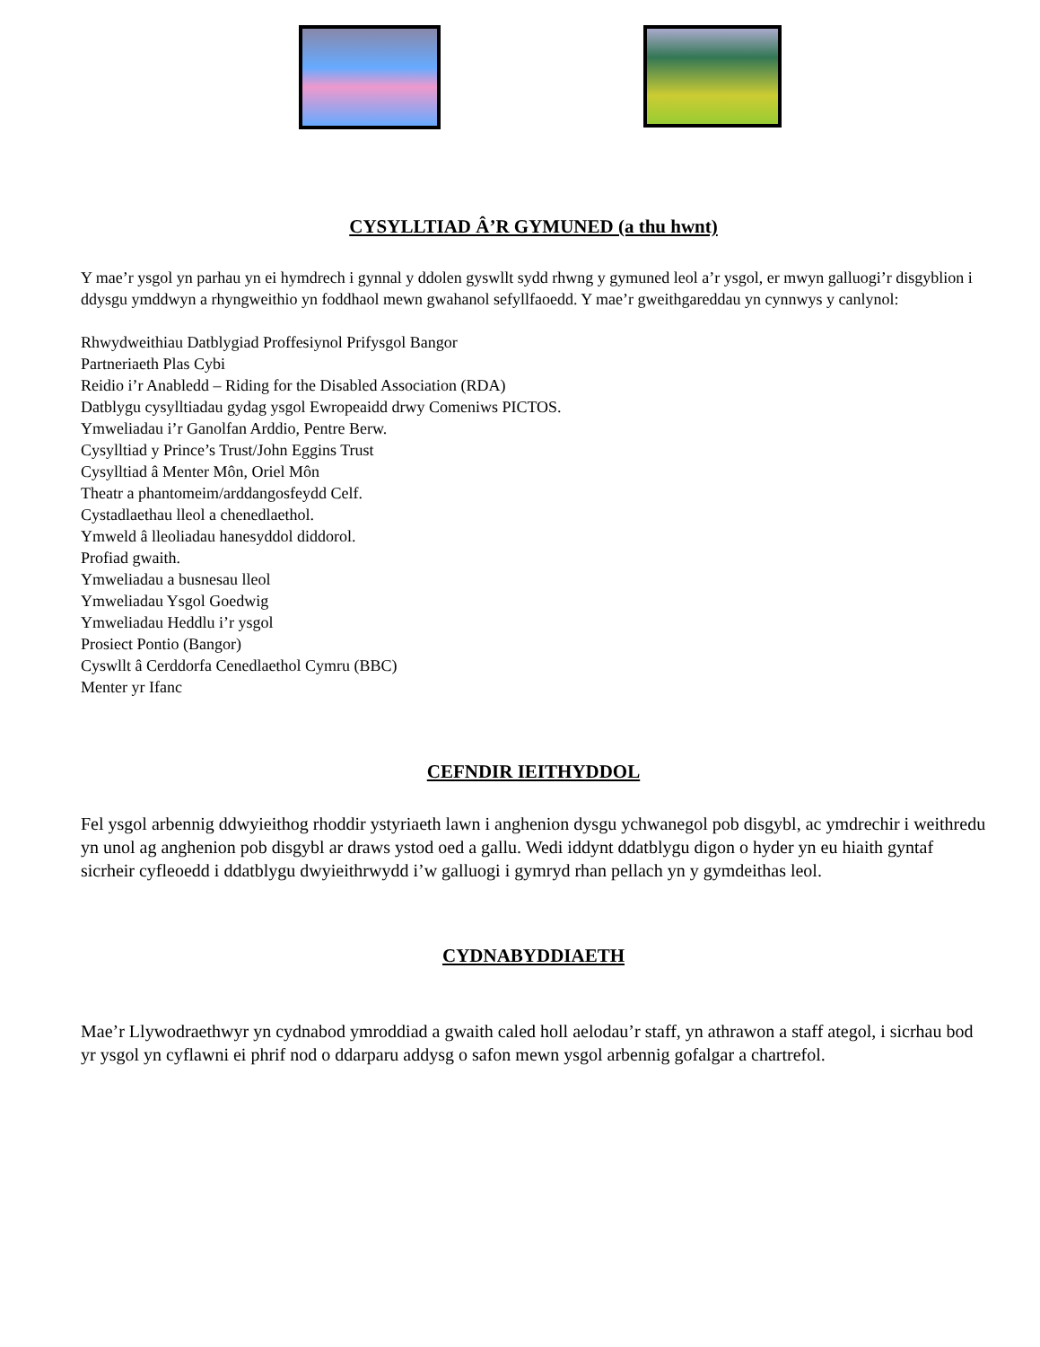CYSYLLTIAD Â’R GYMUNED (a thu hwnt)
Y mae’r ysgol yn parhau yn ei hymdrech i gynnal y ddolen gyswllt sydd rhwng y gymuned leol a’r ysgol, er mwyn galluogi’r disgyblion i ddysgu ymddwyn a rhyngweithio yn foddhaol mewn gwahanol sefyllfaoedd. Y mae’r gweithgareddau yn cynnwys y canlynol:
Rhwydweithiau Datblygiad Proffesiynol Prifysgol Bangor
Partneriaeth Plas Cybi
Reidio i’r Anabledd – Riding for the Disabled Association (RDA)
Datblygu cysylltiadau gydag ysgol Ewropeaidd drwy Comeniws PICTOS.
Ymweliadau i’r Ganolfan Arddio, Pentre Berw.
Cysylltiad y Prince’s Trust/John Eggins Trust
Cysylltiad â Menter Môn, Oriel Môn
Theatr a phantomeim/arddangosfeydd Celf.
Cystadlaethau lleol a chenedlaethol.
Ymweld â lleoliadau hanesyddol diddorol.
Profiad gwaith.
Ymweliadau a busnesau lleol
Ymweliadau Ysgol Goedwig
Ymweliadau Heddlu i’r ysgol
Prosiect Pontio (Bangor)
Cyswllt â Cerddorfa Cenedlaethol Cymru (BBC)
Menter yr Ifanc
CEFNDIR IEITHYDDOL
Fel ysgol arbennig ddwyieithog rhoddir ystyriaeth lawn i anghenion dysgu ychwanegol pob disgybl, ac ymdrechir i weithredu yn unol ag anghenion pob disgybl ar draws ystod oed a gallu. Wedi iddynt ddatblygu digon o hyder yn eu hiaith gyntaf sicrheir cyfleoedd i ddatblygu dwyieithrwydd i’w galluogi i gymryd rhan pellach yn y gymdeithas leol.
CYDNABYDDIAETH
Mae’r Llywodraethwyr yn cydnabod ymroddiad a gwaith caled holl aelodau’r staff, yn athrawon a staff ategol, i sicrhau bod yr ysgol yn cyflawni ei phrif nod o ddarparu addysg o safon mewn ysgol arbennig gofalgar a chartrefol.